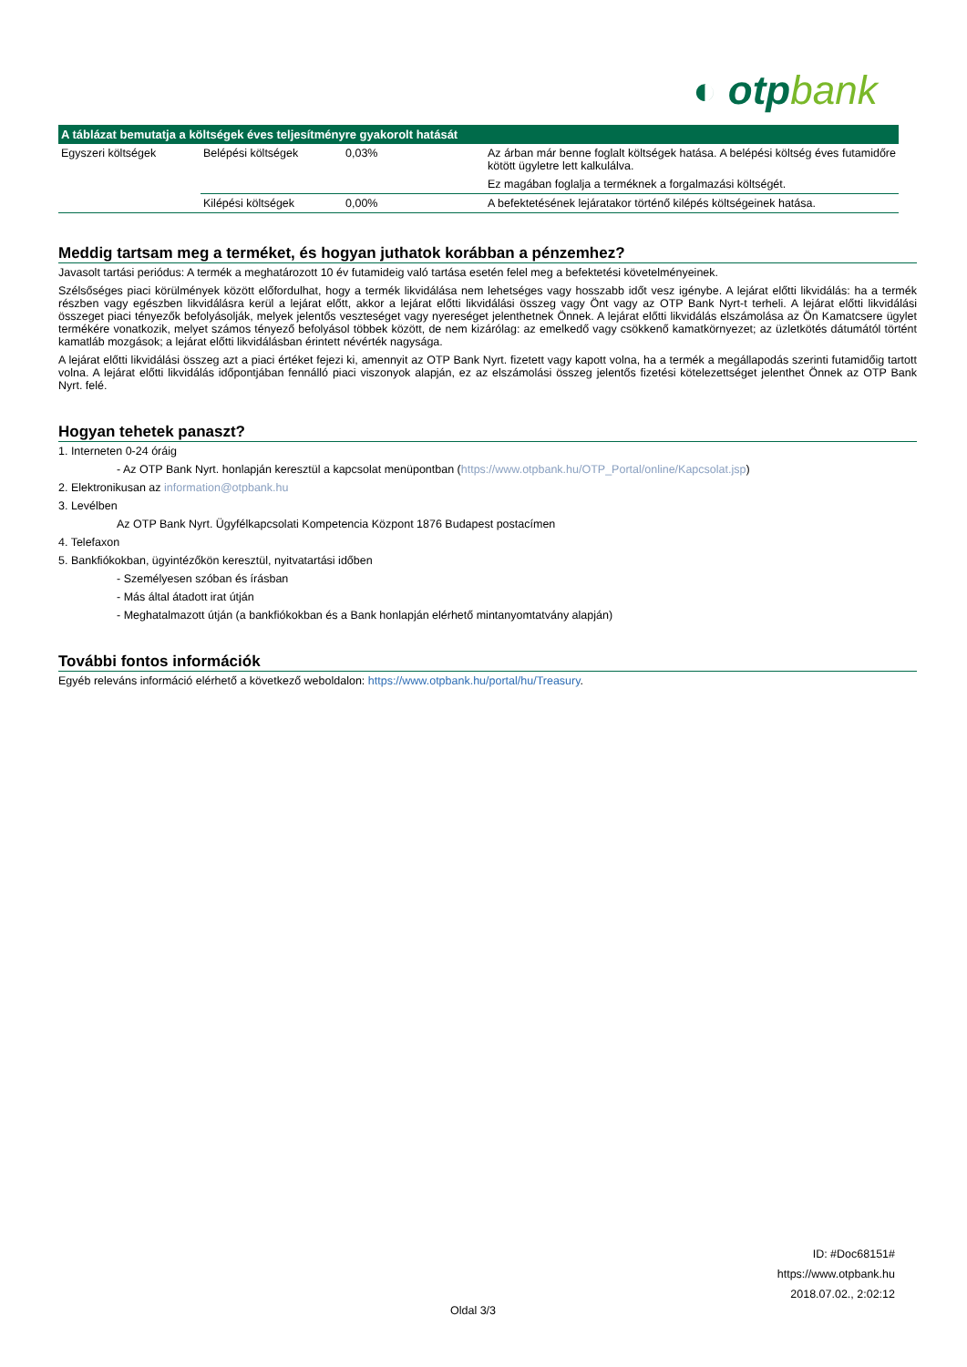◐ otpbank
| A táblázat bemutatja a költségek éves teljesítményre gyakorolt hatását | | | |
| --- | --- | --- | --- |
| Egyszeri költségek | Belépési költségek | 0,03% | Az árban már benne foglalt költségek hatása. A belépési költség éves futamidőre kötött ügyletre lett kalkulálva. Ez magában foglalja a terméknek a forgalmazási költségét. |
| | Kilépési költségek | 0,00% | A befektetésének lejáratakor történő kilépés költségeinek hatása. |
Meddig tartsam meg a terméket, és hogyan juthatok korábban a pénzemhez?
Javasolt tartási periódus: A termék a meghatározott 10 év futamideig való tartása esetén felel meg a befektetési követelményeinek.
Szélsőséges piaci körülmények között előfordulhat, hogy a termék likvidálása nem lehetséges vagy hosszabb időt vesz igénybe. A lejárat előtti likvidálás: ha a termék részben vagy egészben likvidálásra kerül a lejárat előtt, akkor a lejárat előtti likvidálási összeg vagy Önt vagy az OTP Bank Nyrt-t terheli. A lejárat előtti likvidálási összeget piaci tényezők befolyásolják, melyek jelentős veszteséget vagy nyereséget jelenthetnek Önnek. A lejárat előtti likvidálás elszámolása az Ön Kamatcsere ügylet termékére vonatkozik, melyet számos tényező befolyásol többek között, de nem kizárólag: az emelkedő vagy csökkenő kamatkörnyezet; az üzletkötés dátumától történt kamatláb mozgások; a lejárat előtti likvidálásban érintett névérték nagysága.
A lejárat előtti likvidálási összeg azt a piaci értéket fejezi ki, amennyit az OTP Bank Nyrt. fizetett vagy kapott volna, ha a termék a megállapodás szerinti futamidőig tartott volna. A lejárat előtti likvidálás időpontjában fennálló piaci viszonyok alapján, ez az elszámolási összeg jelentős fizetési kötelezettséget jelenthet Önnek az OTP Bank Nyrt. felé.
Hogyan tehetek panaszt?
1. Interneten 0-24 óráig
- Az OTP Bank Nyrt. honlapján keresztül a kapcsolat menüpontban (https://www.otpbank.hu/OTP_Portal/online/Kapcsolat.jsp)
2. Elektronikusan az information@otpbank.hu
3. Levélben
Az OTP Bank Nyrt. Ügyfélkapcsolati Kompetencia Központ 1876 Budapest postacímen
4. Telefaxon
5. Bankfiókokban, ügyintézőkön keresztül, nyitvatartási időben
- Személyesen szóban és írásban
- Más által átadott irat útján
- Meghatalmazott útján (a bankfiókokban és a Bank honlapján elérhető mintanyomtatvány alapján)
További fontos információk
Egyéb releváns információ elérhető a következő weboldalon: https://www.otpbank.hu/portal/hu/Treasury.
ID: #Doc68151#
https://www.otpbank.hu
2018.07.02., 2:02:12
Oldal 3/3